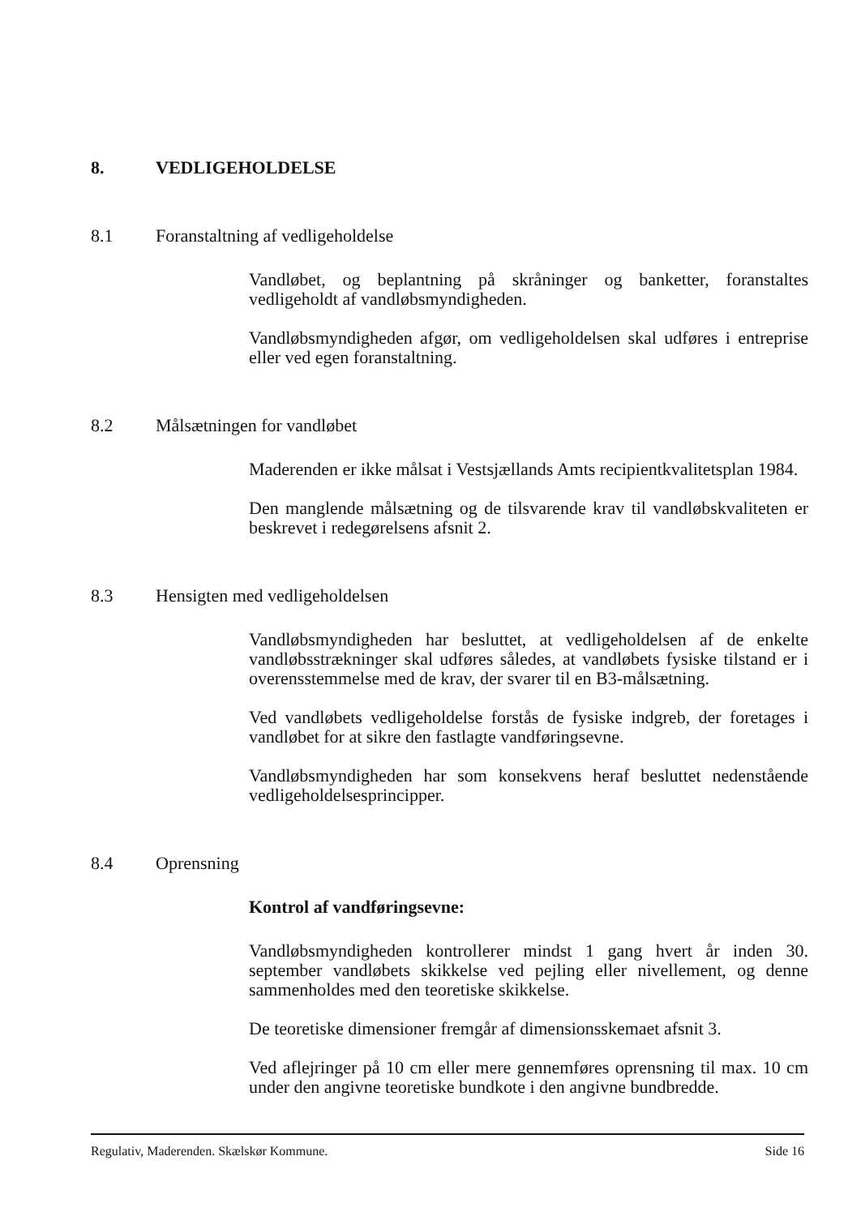8. VEDLIGEHOLDELSE
8.1 Foranstaltning af vedligeholdelse
Vandløbet, og beplantning på skråninger og banketter, foranstaltes vedligeholdt af vandløbsmyndigheden.
Vandløbsmyndigheden afgør, om vedligeholdelsen skal udføres i entreprise eller ved egen foranstaltning.
8.2 Målsætningen for vandløbet
Maderenden er ikke målsat i Vestsjællands Amts recipientkvalitetsplan 1984.
Den manglende målsætning og de tilsvarende krav til vandløbskvaliteten er beskrevet i redegørelsens afsnit 2.
8.3 Hensigten med vedligeholdelsen
Vandløbsmyndigheden har besluttet, at vedligeholdelsen af de enkelte vandløbsstrækninger skal udføres således, at vandløbets fysiske tilstand er i overensstemmelse med de krav, der svarer til en B3-målsætning.
Ved vandløbets vedligeholdelse forstås de fysiske indgreb, der foretages i vandløbet for at sikre den fastlagte vandføringsevne.
Vandløbsmyndigheden har som konsekvens heraf besluttet nedenstående vedligeholdelsesprincipper.
8.4 Oprensning
Kontrol af vandføringsevne:
Vandløbsmyndigheden kontrollerer mindst 1 gang hvert år inden 30. september vandløbets skikkelse ved pejling eller nivellement, og denne sammenholdes med den teoretiske skikkelse.
De teoretiske dimensioner fremgår af dimensionsskemaet afsnit 3.
Ved aflejringer på 10 cm eller mere gennemføres oprensning til max. 10 cm under den angivne teoretiske bundkote i den angivne bundbredde.
Regulativ, Maderenden. Skælskør Kommune. Side 16